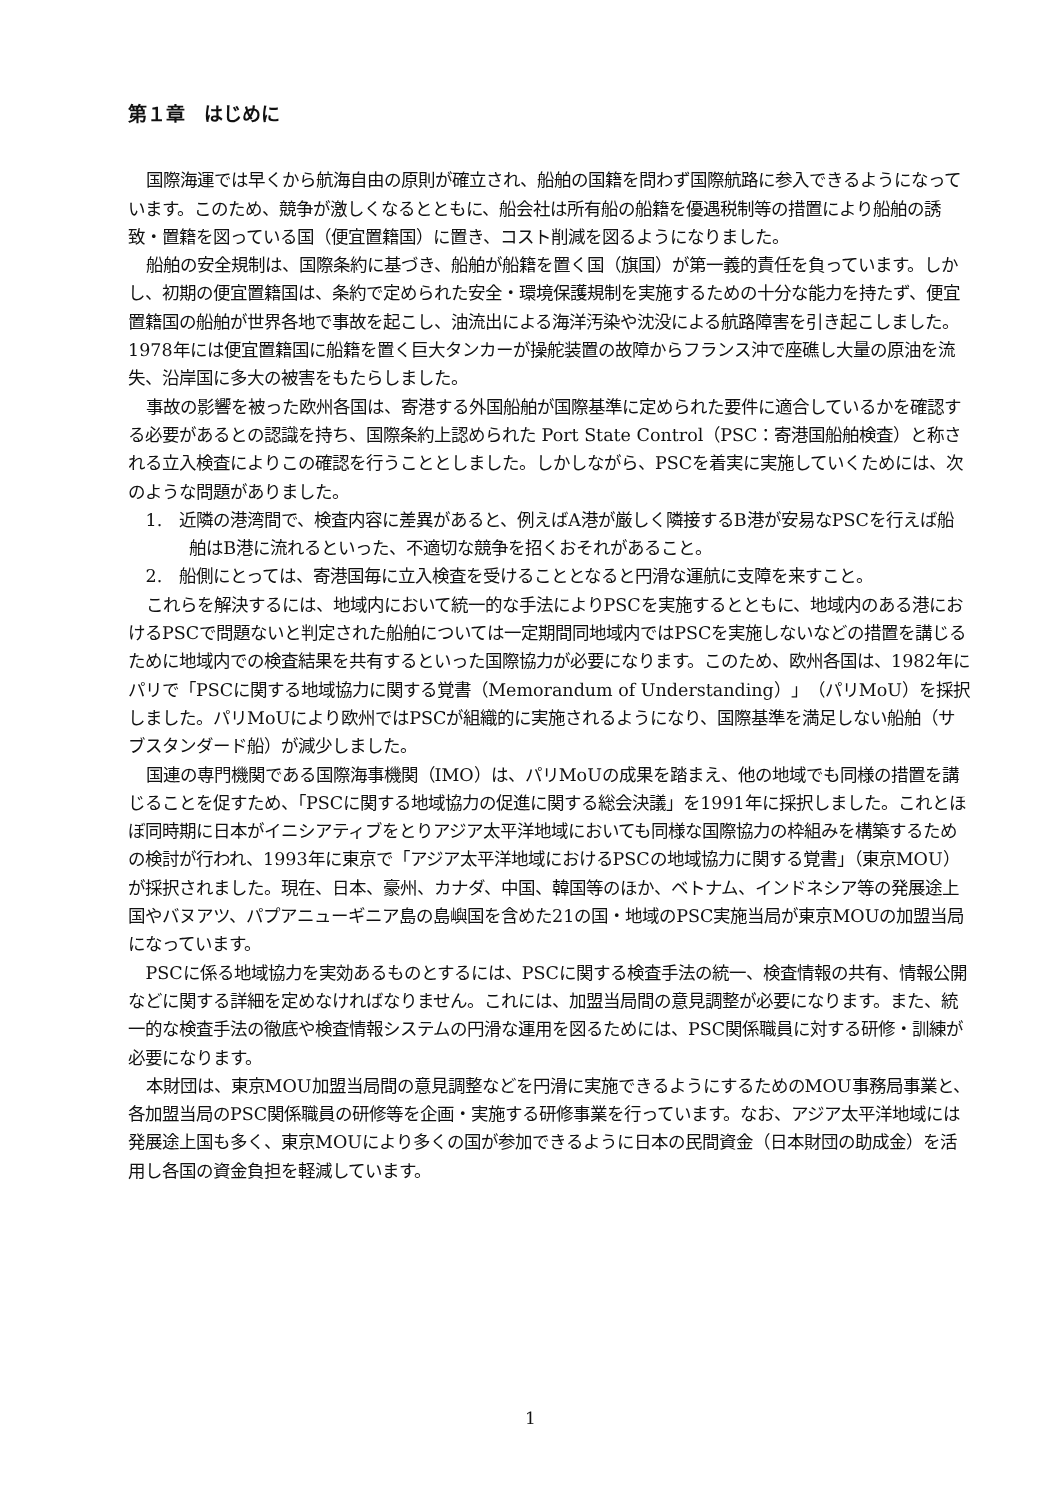第１章　はじめに
国際海運では早くから航海自由の原則が確立され、船舶の国籍を問わず国際航路に参入できるようになっています。このため、競争が激しくなるとともに、船会社は所有船の船籍を優遇税制等の措置により船舶の誘致・置籍を図っている国（便宜置籍国）に置き、コスト削減を図るようになりました。
船舶の安全規制は、国際条約に基づき、船舶が船籍を置く国（旗国）が第一義的責任を負っています。しかし、初期の便宜置籍国は、条約で定められた安全・環境保護規制を実施するための十分な能力を持たず、便宜置籍国の船舶が世界各地で事故を起こし、油流出による海洋汚染や沈没による航路障害を引き起こしました。1978年には便宜置籍国に船籍を置く巨大タンカーが操舵装置の故障からフランス沖で座礁し大量の原油を流失、沿岸国に多大の被害をもたらしました。
事故の影響を被った欧州各国は、寄港する外国船舶が国際基準に定められた要件に適合しているかを確認する必要があるとの認識を持ち、国際条約上認められた Port State Control（PSC：寄港国船舶検査）と称される立入検査によりこの確認を行うこととしました。しかしながら、PSCを着実に実施していくためには、次のような問題がありました。
1.　近隣の港湾間で、検査内容に差異があると、例えばA港が厳しく隣接するB港が安易なPSCを行えば船舶はB港に流れるといった、不適切な競争を招くおそれがあること。
2.　船側にとっては、寄港国毎に立入検査を受けることとなると円滑な運航に支障を来すこと。
これらを解決するには、地域内において統一的な手法によりPSCを実施するとともに、地域内のある港におけるPSCで問題ないと判定された船舶については一定期間同地域内ではPSCを実施しないなどの措置を講じるために地域内での検査結果を共有するといった国際協力が必要になります。このため、欧州各国は、1982年にパリで「PSCに関する地域協力に関する覚書（Memorandum of Understanding）」（パリMoU）を採択しました。パリMoUにより欧州ではPSCが組織的に実施されるようになり、国際基準を満足しない船舶（サブスタンダード船）が減少しました。
国連の専門機関である国際海事機関（IMO）は、パリMoUの成果を踏まえ、他の地域でも同様の措置を講じることを促すため、「PSCに関する地域協力の促進に関する総会決議」を1991年に採択しました。これとほぼ同時期に日本がイニシアティブをとりアジア太平洋地域においても同様な国際協力の枠組みを構築するための検討が行われ、1993年に東京で「アジア太平洋地域におけるPSCの地域協力に関する覚書」（東京MOU）が採択されました。現在、日本、豪州、カナダ、中国、韓国等のほか、ベトナム、インドネシア等の発展途上国やバヌアツ、パプアニューギニア島の島嶼国を含めた21の国・地域のPSC実施当局が東京MOUの加盟当局になっています。
PSCに係る地域協力を実効あるものとするには、PSCに関する検査手法の統一、検査情報の共有、情報公開などに関する詳細を定めなければなりません。これには、加盟当局間の意見調整が必要になります。また、統一的な検査手法の徹底や検査情報システムの円滑な運用を図るためには、PSC関係職員に対する研修・訓練が必要になります。
本財団は、東京MOU加盟当局間の意見調整などを円滑に実施できるようにするためのMOU事務局事業と、各加盟当局のPSC関係職員の研修等を企画・実施する研修事業を行っています。なお、アジア太平洋地域には発展途上国も多く、東京MOUにより多くの国が参加できるように日本の民間資金（日本財団の助成金）を活用し各国の資金負担を軽減しています。
1